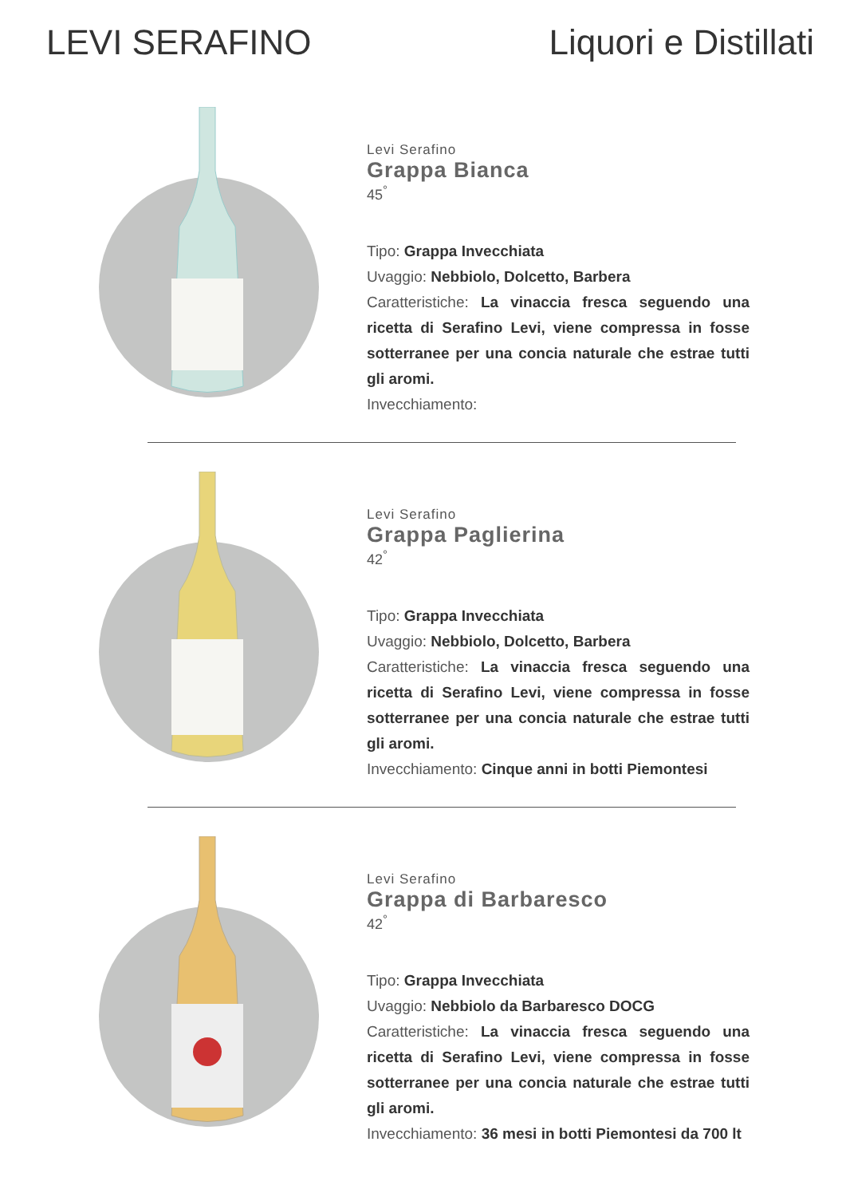LEVI SERAFINO Liquori e Distillati
Levi Serafino
Grappa Bianca
45<sup>°</sup>
Tipo: Grappa Invecchiata
Uvaggio: Nebbiolo, Dolcetto, Barbera
Caratteristiche: La vinaccia fresca seguendo una ricetta di Serafino Levi, viene compressa in fosse sotterranee per una concia naturale che estrae tutti gli aromi.
Invecchiamento:
Levi Serafino
Grappa Paglierina
42<sup>°</sup>
Tipo: Grappa Invecchiata
Uvaggio: Nebbiolo, Dolcetto, Barbera
Caratteristiche: La vinaccia fresca seguendo una ricetta di Serafino Levi, viene compressa in fosse sotterranee per una concia naturale che estrae tutti gli aromi.
Invecchiamento: Cinque anni in botti Piemontesi
Levi Serafino
Grappa di Barbaresco
42<sup>°</sup>
Tipo: Grappa Invecchiata
Uvaggio: Nebbiolo da Barbaresco DOCG
Caratteristiche: La vinaccia fresca seguendo una ricetta di Serafino Levi, viene compressa in fosse sotterranee per una concia naturale che estrae tutti gli aromi.
Invecchiamento: 36 mesi in botti Piemontesi da 700 lt